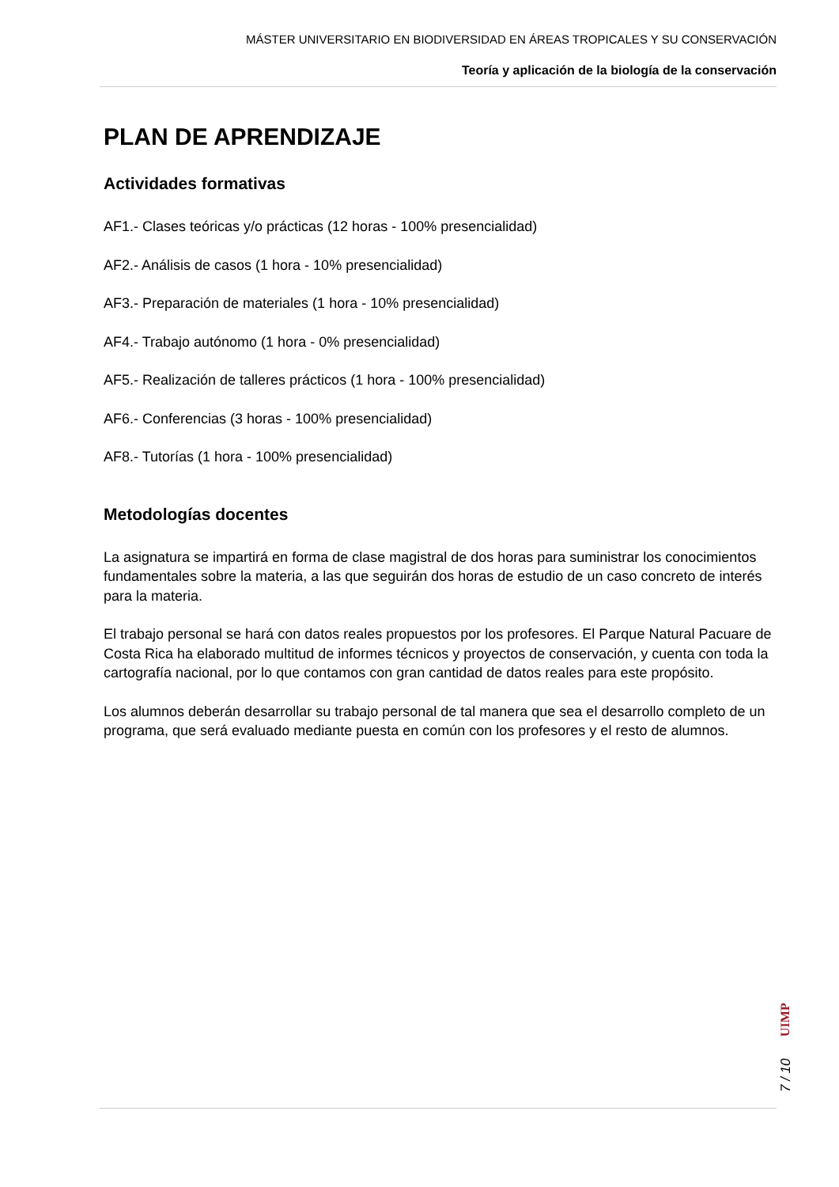MÁSTER UNIVERSITARIO EN BIODIVERSIDAD EN ÁREAS TROPICALES Y SU CONSERVACIÓN
Teoría y aplicación de la biología de la conservación
PLAN DE APRENDIZAJE
Actividades formativas
AF1.- Clases teóricas y/o prácticas (12 horas - 100% presencialidad)
AF2.- Análisis de casos (1 hora - 10% presencialidad)
AF3.- Preparación de materiales (1 hora - 10% presencialidad)
AF4.- Trabajo autónomo (1 hora - 0% presencialidad)
AF5.- Realización de talleres prácticos (1 hora - 100% presencialidad)
AF6.- Conferencias (3 horas - 100% presencialidad)
AF8.- Tutorías (1 hora - 100% presencialidad)
Metodologías docentes
La asignatura se impartirá en forma de clase magistral de dos horas para suministrar los conocimientos fundamentales sobre la materia, a las que seguirán dos horas de estudio de un caso concreto de interés para la materia.
El trabajo personal se hará con datos reales propuestos por los profesores. El Parque Natural Pacuare de Costa Rica ha elaborado multitud de informes técnicos y proyectos de conservación, y cuenta con toda la cartografía nacional, por lo que contamos con gran cantidad de datos reales para este propósito.
Los alumnos deberán desarrollar su trabajo personal de tal manera que sea el desarrollo completo de un programa, que será evaluado mediante puesta en común con los profesores y el resto de alumnos.
UIMP
7 / 10